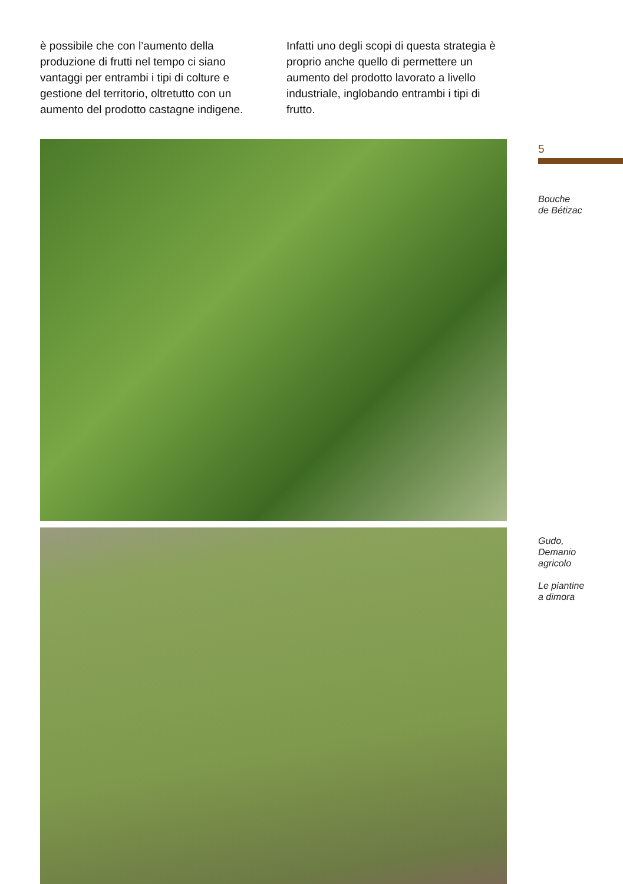è possibile che con l’aumento della produzione di frutti nel tempo ci siano vantaggi per entrambi i tipi di colture e gestione del territorio, oltretutto con un aumento del prodotto castagne indigene.
Infatti uno degli scopi di questa strategia è proprio anche quello di permettere un aumento del prodotto lavorato a livello industriale, inglobando entrambi i tipi di frutto.
5
Bouche
de Bétizac
Gudo,
Demanio
agricolo
Le piantine
a dimora